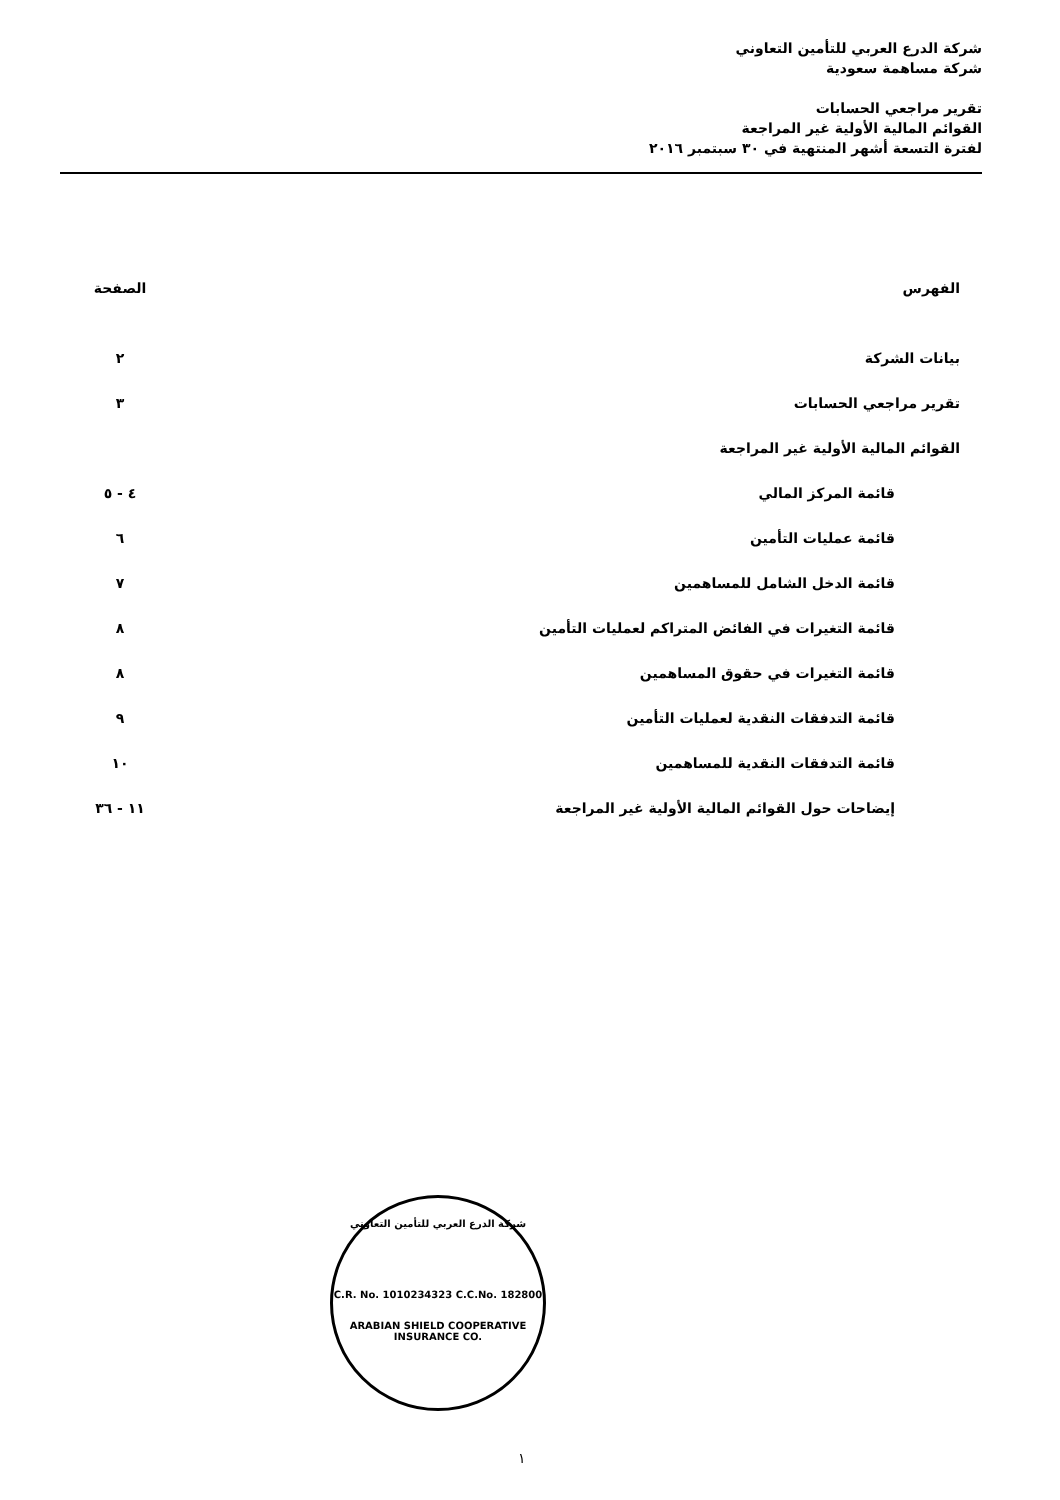شركة الدرع العربي للتأمين التعاوني
شركة مساهمة سعودية
تقرير مراجعي الحسابات
القوائم المالية الأولية غير المراجعة
لفترة التسعة أشهر المنتهية في ٣٠ سبتمبر ٢٠١٦
| الفهرس | الصفحة |
| --- | --- |
| بيانات الشركة | ٢ |
| تقرير مراجعي الحسابات | ٣ |
| القوائم المالية الأولية غير المراجعة | |
| قائمة المركز المالي | ٤ - ٥ |
| قائمة عمليات التأمين | ٦ |
| قائمة الدخل الشامل للمساهمين | ٧ |
| قائمة التغيرات في الفائض المتراكم لعمليات التأمين | ٨ |
| قائمة التغيرات في حقوق المساهمين | ٨ |
| قائمة التدفقات النقدية لعمليات التأمين | ٩ |
| قائمة التدفقات النقدية للمساهمين | ١٠ |
| إيضاحات حول القوائم المالية الأولية غير المراجعة | ١١ - ٣٦ |
شركة الدرع العربي للتأمين التعاوني
C.R. No. 1010234323 C.C.No. 182800
ARABIAN SHIELD COOPERATIVE INSURANCE CO.
١